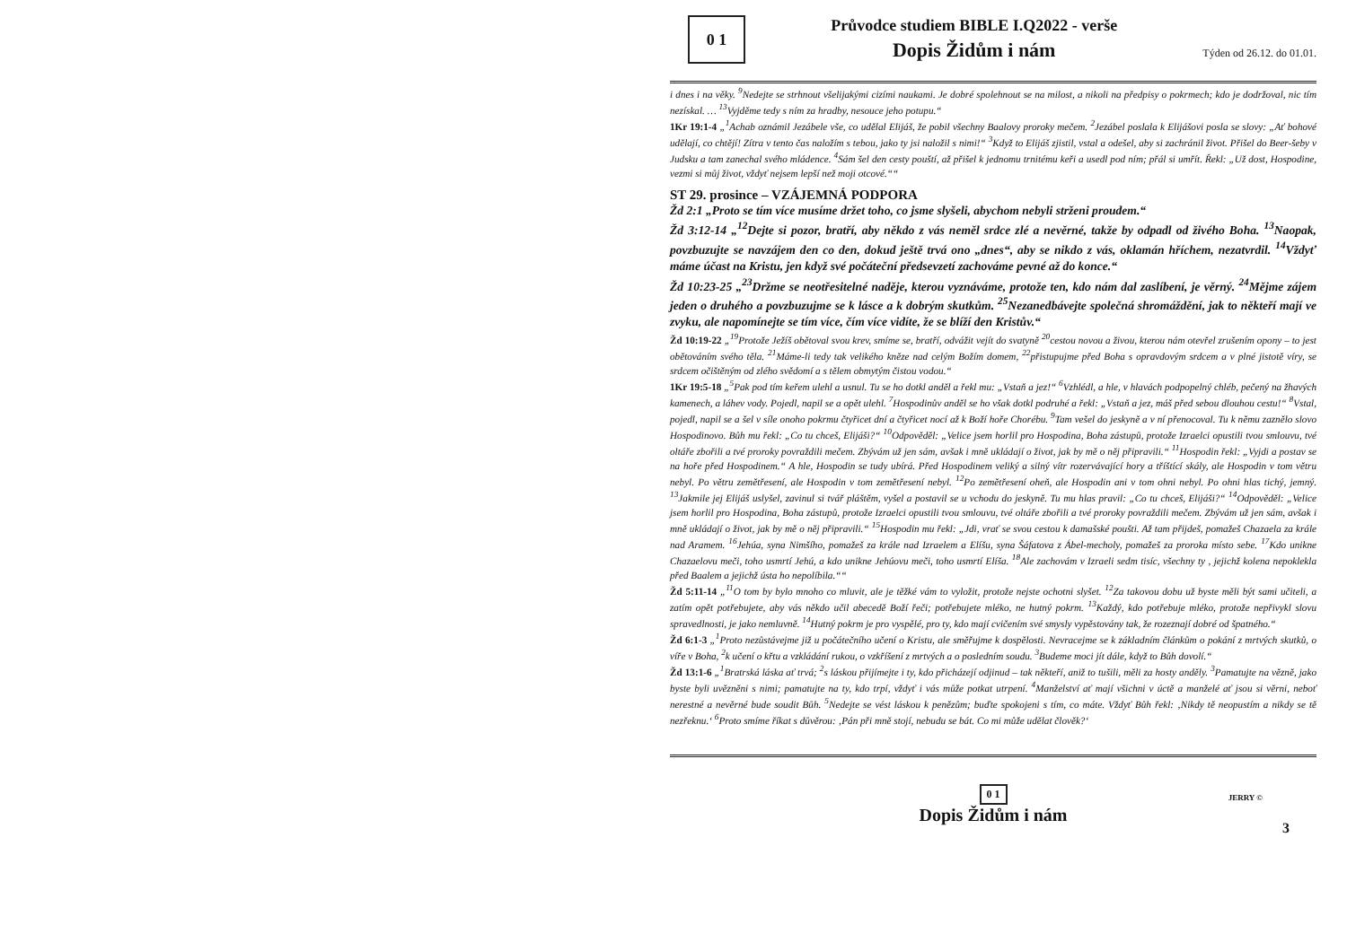0 1
Průvodce studiem BIBLE I.Q2022 - verše
Dopis Židům i nám
Týden od 26.12. do 01.01.
i dnes i na věky. <sup>9</sup>Nedejte se strhnout všelijakými cizími naukami. Je dobré spolehnout se na milost, a nikoli na předpisy o pokrmech; kdo je dodržoval, nic tím nezískal. … <sup>13</sup>Vyjděme tedy s ním za hradby, nesouce jeho potupu.“
1Kr 19:1-4 „<sup>1</sup>Achab oznámil Jezábele vše, co udělal Elijáš, že pobil všechny Baalovy proroky mečem. <sup>2</sup>Jezábel poslala k Elijášovi posla se slovy: „Ať bohové udělají, co chtějí! Zítra v tento čas naložím s tebou, jako ty jsi naložil s nimi!“ <sup>3</sup>Když to Elijáš zjistil, vstal a odešel, aby si zachránil život. Přišel do Beer-šeby v Judsku a tam zanechal svého mládence. <sup>4</sup>Sám šel den cesty pouští, až přišel k jednomu trnitému keři a usedl pod ním; přál si umřít. Řekl: „Už dost, Hospodine, vezmi si můj život, vždyť nejsem lepší než moji otcové.““
ST 29. prosince – VZÁJEMNÁ PODPORA
Žd 2:1 „Proto se tím více musíme držet toho, co jsme slyšeli, abychom nebyli strženi proudem.“
Žd 3:12-14 „<sup>12</sup>Dejte si pozor, bratří, aby někdo z vás neměl srdce zlé a nevěrné, takže by odpadl od živého Boha. <sup>13</sup>Naopak, povzbuzujte se navzájem den co den, dokud ještě trvá ono „dnes“, aby se nikdo z vás, oklamán hříchem, nezatvrdil. <sup>14</sup>Vždyť máme účast na Kristu, jen když své počáteční předsevzetí zachováme pevné až do konce.“
Žd 10:23-25 „<sup>23</sup>Držme se neotřesitelné naděje, kterou vyznáváme, protože ten, kdo nám dal zaslíbení, je věrný. <sup>24</sup>Mějme zájem jeden o druhého a povzbuzujme se k lásce a k dobrým skutkům. <sup>25</sup>Nezanedbávejte společná shromáždění, jak to někteří mají ve zvyku, ale napomínejte se tím více, čím více vidíte, že se blíží den Kristův.“
Žd 10:19-22 „<sup>19</sup>Protože Ježíš obětoval svou krev, smíme se, bratří, odvážit vejít do svatyně <sup>20</sup>cestou novou a živou, kterou nám otevřel zrušením opony – to jest obětováním svého těla. <sup>21</sup>Máme-li tedy tak velikého kněze nad celým Božím domem, <sup>22</sup>přistupujme před Boha s opravdovým srdcem a v plné jistotě víry, se srdcem očištěným od zlého svědomí a s tělem obmytým čistou vodou.“
1Kr 19:5-18 „<sup>5</sup>Pak pod tím keřem ulehl a usnul. Tu se ho dotkl anděl a řekl mu: „Vstaň a jez!“ <sup>6</sup>Vzhlédl, a hle, v hlavách podpopelný chléb, pečený na žhavých kamenech, a láhev vody. Pojedl, napil se a opět ulehl. <sup>7</sup>Hospodinův anděl se ho však dotkl podruhé a řekl: „Vstaň a jez, máš před sebou dlouhou cestu!“ <sup>8</sup>Vstal, pojedl, napil se a šel v síle onoho pokrmu čtyřicet dní a čtyřicet nocí až k Boží hoře Chorébu. <sup>9</sup>Tam vešel do jeskyně a v ní přenocoval. Tu k němu zaznělo slovo Hospodinovo. Bůh mu řekl: „Co tu chceš, Elijáši?“ <sup>10</sup>Odpověděl: „Velice jsem horlil pro Hospodina, Boha zástupů, protože Izraelci opustili tvou smlouvu, tvé oltáře zbořili a tvé proroky povraždili mečem. Zbývám už jen sám, avšak i mně ukládají o život, jak by mě o něj připravili.“ <sup>11</sup>Hospodin řekl: „Vyjdi a postav se na hoře před Hospodinem.“ A hle, Hospodin se tudy ubírá. Před Hospodinem veliký a silný vítr rozervávající hory a tříštící skály, ale Hospodin v tom větru nebyl. Po větru zemětřesení, ale Hospodin v tom zemětřesení nebyl. <sup>12</sup>Po zemětřesení oheň, ale Hospodin ani v tom ohni nebyl. Po ohni hlas tichý, jemný. <sup>13</sup>Jakmile jej Elijáš uslyšel, zavinul si tvář pláštěm, vyšel a postavil se u vchodu do jeskyně. Tu mu hlas pravil: „Co tu chceš, Elijáši?“ <sup>14</sup>Odpověděl: „Velice jsem horlil pro Hospodina, Boha zástupů, protože Izraelci opustili tvou smlouvu, tvé oltáře zbořili a tvé proroky povraždili mečem. Zbývám už jen sám, avšak i mně ukládají o život, jak by mě o něj připravili.“ <sup>15</sup>Hospodin mu řekl: „Jdi, vrať se svou cestou k damašské poušti. Až tam přijdeš, pomažeš Chazaela za krále nad Aramem. <sup>16</sup>Jehúa, syna Nimšího, pomažeš za krále nad Izraelem a Elíšu, syna Šáfatova z Ábel-mecholy, pomažeš za proroka místo sebe. <sup>17</sup>Kdo unikne Chazaelovu meči, toho usmrtí Jehú, a kdo unikne Jehúovu meči, toho usmrtí Elíša. <sup>18</sup>Ale zachovám v Izraeli sedm tisíc, všechny ty , jejichž kolena nepoklekla před Baalem a jejichž ústa ho nepolíbila.““
Žd 5:11-14 „<sup>11</sup>O tom by bylo mnoho co mluvit, ale je těžké vám to vyložit, protože nejste ochotni slyšet. <sup>12</sup>Za takovou dobu už byste měli být sami učiteli, a zatím opět potřebujete, aby vás někdo učil abecedě Boží řeči; potřebujete mléko, ne hutný pokrm. <sup>13</sup>Každý, kdo potřebuje mléko, protože nepřivykl slovu spravedlnosti, je jako nemluvně. <sup>14</sup>Hutný pokrm je pro vyspělé, pro ty, kdo mají cvičením své smysly vypěstovány tak, že rozeznají dobré od špatného.“
Žd 6:1-3 „<sup>1</sup>Proto nezůstávejme již u počátečního učení o Kristu, ale směřujme k dospělosti. Nevracejme se k základním článkům o pokání z mrtvých skutků, o víře v Boha, <sup>2</sup>k učení o křtu a vzkládání rukou, o vzkříšení z mrtvých a o posledním soudu. <sup>3</sup>Budeme moci jít dále, když to Bůh dovolí.“
Žd 13:1-6 „<sup>1</sup>Bratrská láska ať trvá; <sup>2</sup>s láskou přijímejte i ty, kdo přicházejí odjinud – tak někteří, aniž to tušili, měli za hosty anděly. <sup>3</sup>Pamatujte na vězně, jako byste byli uvězněni s nimi; pamatujte na ty, kdo trpí, vždyť i vás může potkat utrpení. <sup>4</sup>Manželství ať mají všichni v úctě a manželé ať jsou si věrni, neboť nerestné a nevěrné bude soudit Bůh. <sup>5</sup>Nedejte se vést láskou k penězům; buďte spokojeni s tím, co máte. Vždyť Bůh řekl: ‚Nikdy tě neopustím a nikdy se tě nezřeknu.‘ <sup>6</sup>Proto smíme říkat s důvěrou: ‚Pán při mně stojí, nebudu se bát. Co mi může udělat člověk?‘
0 1
Dopis Židům i nám
JERRY ©
3